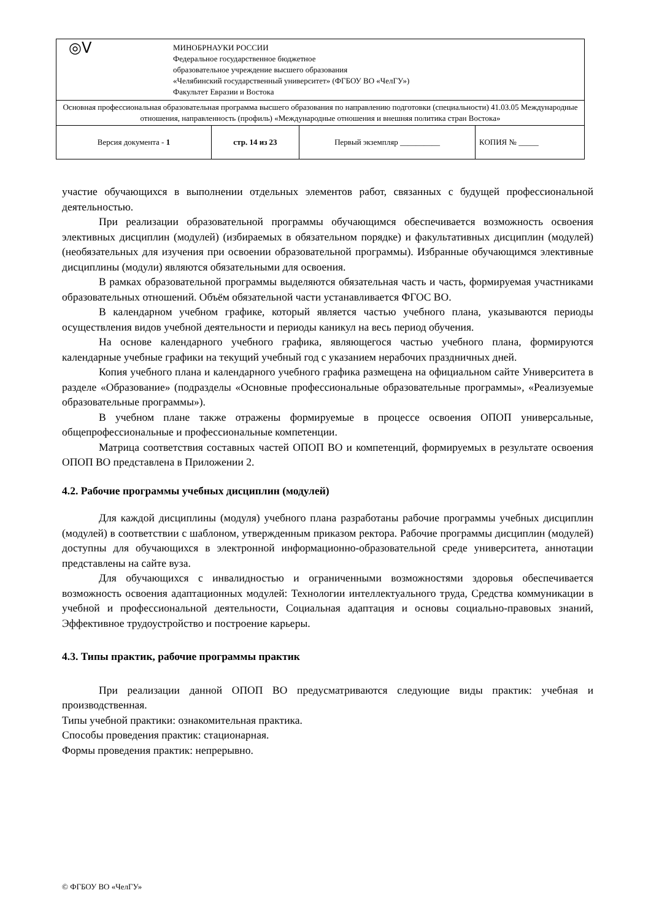| ◎ᐯ МИНОБРНАУКИ РОССИИ Федеральное государственное бюджетное образовательное учреждение высшего образования «Челябинский государственный университет» (ФГБОУ ВО «ЧелГУ») Факультет Евразии и Востока | | | |
| Основная профессиональная образовательная программа высшего образования по направлению подготовки (специальности) 41.03.05 Международные отношения, направленность (профиль) «Международные отношения и внешняя политика стран Востока» | | | |
| Версия документа - 1 | стр. 14 из 23 | Первый экземпляр __________ | КОПИЯ № _____ |
участие обучающихся в выполнении отдельных элементов работ, связанных с будущей профессиональной деятельностью.
При реализации образовательной программы обучающимся обеспечивается возможность освоения элективных дисциплин (модулей) (избираемых в обязательном порядке) и факультативных дисциплин (модулей) (необязательных для изучения при освоении образовательной программы). Избранные обучающимся элективные дисциплины (модули) являются обязательными для освоения.
В рамках образовательной программы выделяются обязательная часть и часть, формируемая участниками образовательных отношений. Объём обязательной части устанавливается ФГОС ВО.
В календарном учебном графике, который является частью учебного плана, указываются периоды осуществления видов учебной деятельности и периоды каникул на весь период обучения.
На основе календарного учебного графика, являющегося частью учебного плана, формируются календарные учебные графики на текущий учебный год с указанием нерабочих праздничных дней.
Копия учебного плана и календарного учебного графика размещена на официальном сайте Университета в разделе «Образование» (подразделы «Основные профессиональные образовательные программы», «Реализуемые образовательные программы»).
В учебном плане также отражены формируемые в процессе освоения ОПОП универсальные, общепрофессиональные и профессиональные компетенции.
Матрица соответствия составных частей ОПОП ВО и компетенций, формируемых в результате освоения ОПОП ВО представлена в Приложении 2.
4.2. Рабочие программы учебных дисциплин (модулей)
Для каждой дисциплины (модуля) учебного плана разработаны рабочие программы учебных дисциплин (модулей) в соответствии с шаблоном, утвержденным приказом ректора. Рабочие программы дисциплин (модулей) доступны для обучающихся в электронной информационно-образовательной среде университета, аннотации представлены на сайте вуза.
Для обучающихся с инвалидностью и ограниченными возможностями здоровья обеспечивается возможность освоения адаптационных модулей: Технологии интеллектуального труда, Средства коммуникации в учебной и профессиональной деятельности, Социальная адаптация и основы социально-правовых знаний, Эффективное трудоустройство и построение карьеры.
4.3. Типы практик, рабочие программы практик
При реализации данной ОПОП ВО предусматриваются следующие виды практик: учебная и производственная.
Типы учебной практики: ознакомительная практика.
Способы проведения практик: стационарная.
Формы проведения практик: непрерывно.
© ФГБОУ ВО «ЧелГУ»